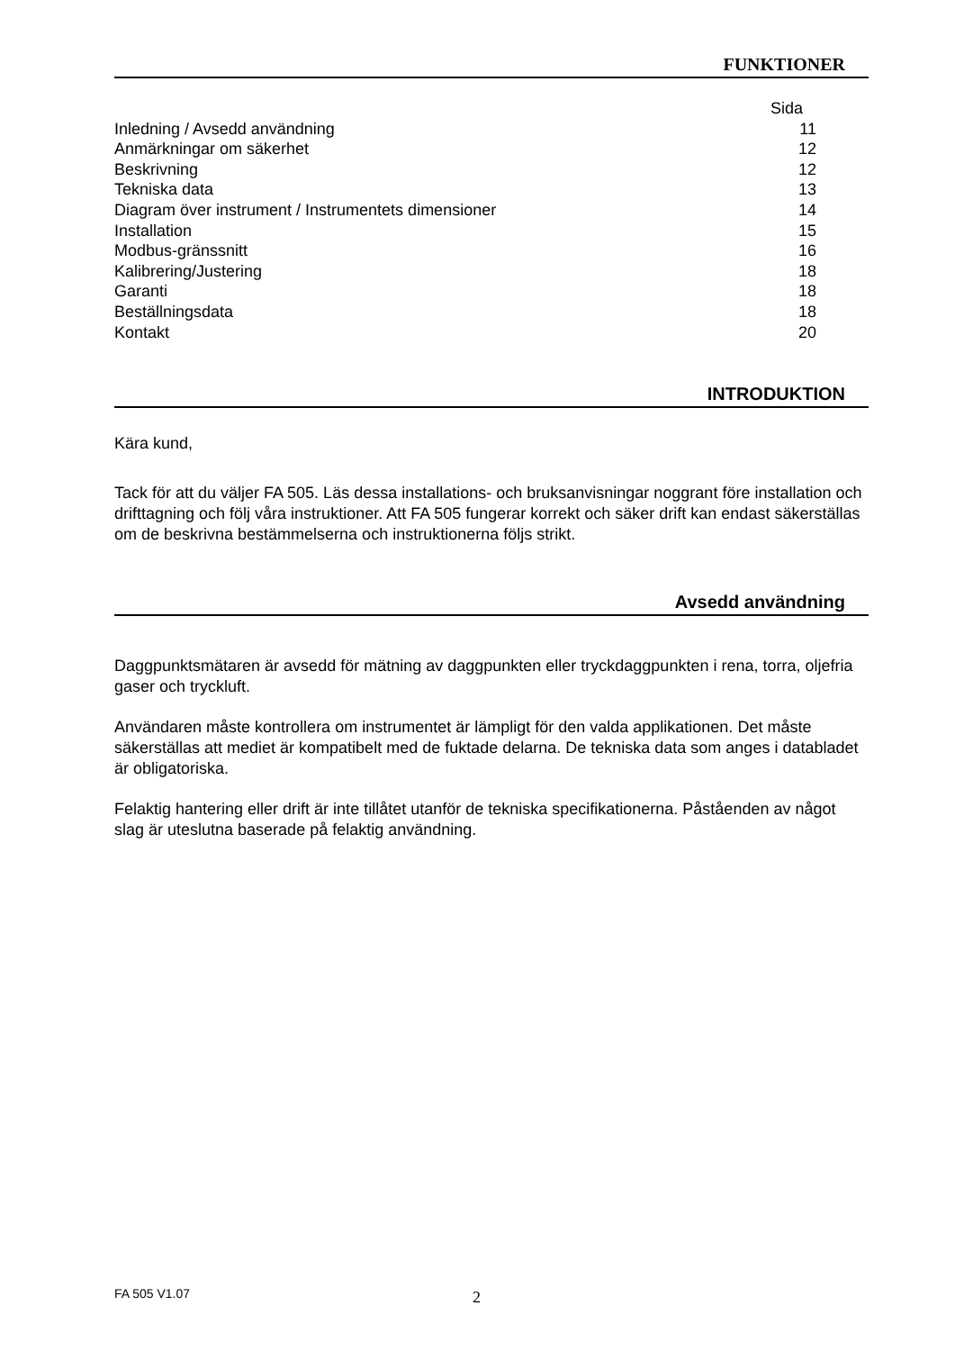FUNKTIONER
| | Sida |
| Inledning / Avsedd användning | 11 |
| Anmärkningar om säkerhet | 12 |
| Beskrivning | 12 |
| Tekniska data | 13 |
| Diagram över instrument / Instrumentets dimensioner | 14 |
| Installation | 15 |
| Modbus-gränssnitt | 16 |
| Kalibrering/Justering | 18 |
| Garanti | 18 |
| Beställningsdata | 18 |
| Kontakt | 20 |
INTRODUKTION
Kära kund,
Tack för att du väljer FA 505. Läs dessa installations- och bruksanvisningar noggrant före installation och drifttagning och följ våra instruktioner. Att FA 505 fungerar korrekt och säker drift kan endast säkerställas om de beskrivna bestämmelserna och instruktionerna följs strikt.
Avsedd användning
Daggpunktsmätaren är avsedd för mätning av daggpunkten eller tryckdaggpunkten i rena, torra, oljefria gaser och tryckluft.
Användaren måste kontrollera om instrumentet är lämpligt för den valda applikationen. Det måste säkerställas att mediet är kompatibelt med de fuktade delarna. De tekniska data som anges i databladet är obligatoriska.
Felaktig hantering eller drift är inte tillåtet utanför de tekniska specifikationerna. Påståenden av något slag är uteslutna baserade på felaktig användning.
FA 505 V1.07 2